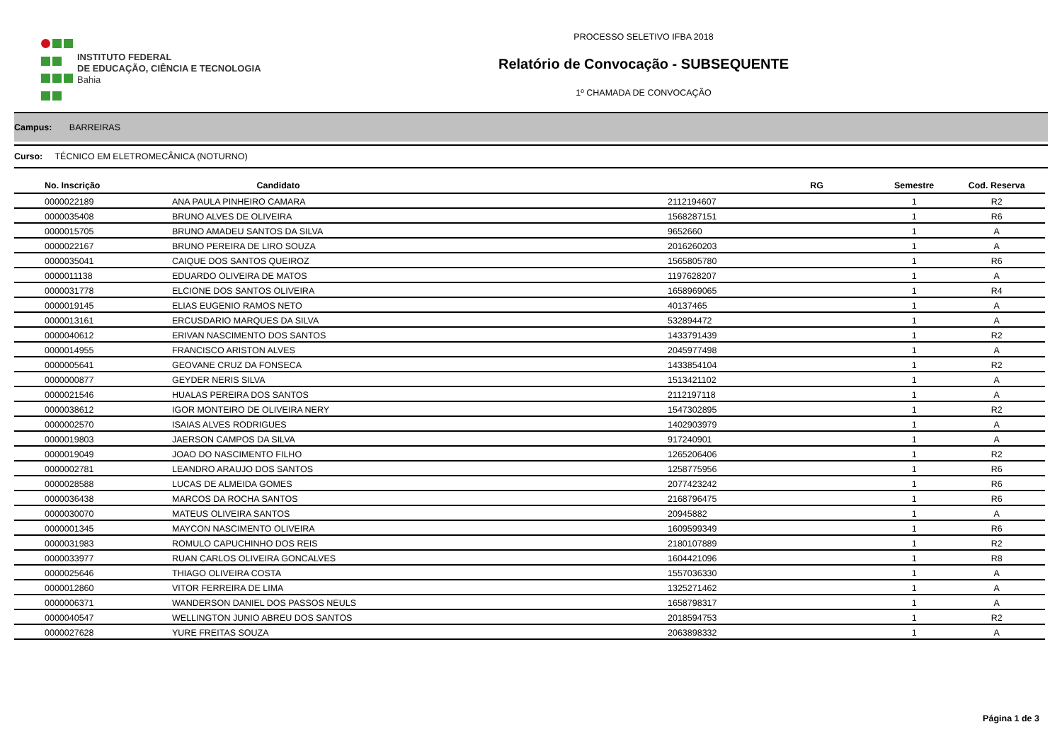INSTITUTO FEDERAL
DE EDUCAÇÃO, CIÊNCIA E TECNOLOGIA
Bahia
PROCESSO SELETIVO IFBA 2018
Relatório de Convocação - SUBSEQUENTE
1º CHAMADA DE CONVOCAÇÃO
Campus: BARREIRAS
Curso: TÉCNICO EM ELETROMECÂNICA (NOTURNO)
| No. Inscrição | Candidato | RG | Semestre | Cod. Reserva |
| --- | --- | --- | --- | --- |
| 0000022189 | ANA PAULA PINHEIRO CAMARA | 2112194607 | 1 | R2 |
| 0000035408 | BRUNO ALVES DE OLIVEIRA | 1568287151 | 1 | R6 |
| 0000015705 | BRUNO AMADEU SANTOS DA SILVA | 9652660 | 1 | A |
| 0000022167 | BRUNO PEREIRA DE LIRO SOUZA | 2016260203 | 1 | A |
| 0000035041 | CAIQUE DOS SANTOS QUEIROZ | 1565805780 | 1 | R6 |
| 0000011138 | EDUARDO OLIVEIRA DE MATOS | 1197628207 | 1 | A |
| 0000031778 | ELCIONE DOS SANTOS OLIVEIRA | 1658969065 | 1 | R4 |
| 0000019145 | ELIAS EUGENIO RAMOS NETO | 40137465 | 1 | A |
| 0000013161 | ERCUSDARIO MARQUES DA SILVA | 532894472 | 1 | A |
| 0000040612 | ERIVAN NASCIMENTO DOS SANTOS | 1433791439 | 1 | R2 |
| 0000014955 | FRANCISCO ARISTON ALVES | 2045977498 | 1 | A |
| 0000005641 | GEOVANE CRUZ DA FONSECA | 1433854104 | 1 | R2 |
| 0000000877 | GEYDER NERIS SILVA | 1513421102 | 1 | A |
| 0000021546 | HUALAS PEREIRA DOS SANTOS | 2112197118 | 1 | A |
| 0000038612 | IGOR MONTEIRO DE OLIVEIRA NERY | 1547302895 | 1 | R2 |
| 0000002570 | ISAIAS ALVES RODRIGUES | 1402903979 | 1 | A |
| 0000019803 | JAERSON CAMPOS DA SILVA | 917240901 | 1 | A |
| 0000019049 | JOAO DO NASCIMENTO FILHO | 1265206406 | 1 | R2 |
| 0000002781 | LEANDRO ARAUJO DOS SANTOS | 1258775956 | 1 | R6 |
| 0000028588 | LUCAS DE ALMEIDA GOMES | 2077423242 | 1 | R6 |
| 0000036438 | MARCOS DA ROCHA SANTOS | 2168796475 | 1 | R6 |
| 0000030070 | MATEUS OLIVEIRA SANTOS | 20945882 | 1 | A |
| 0000001345 | MAYCON NASCIMENTO OLIVEIRA | 1609599349 | 1 | R6 |
| 0000031983 | ROMULO CAPUCHINHO DOS REIS | 2180107889 | 1 | R2 |
| 0000033977 | RUAN CARLOS OLIVEIRA GONCALVES | 1604421096 | 1 | R8 |
| 0000025646 | THIAGO OLIVEIRA COSTA | 1557036330 | 1 | A |
| 0000012860 | VITOR FERREIRA DE LIMA | 1325271462 | 1 | A |
| 0000006371 | WANDERSON DANIEL DOS PASSOS NEULS | 1658798317 | 1 | A |
| 0000040547 | WELLINGTON JUNIO ABREU DOS SANTOS | 2018594753 | 1 | R2 |
| 0000027628 | YURE FREITAS SOUZA | 2063898332 | 1 | A |
Página 1 de 3